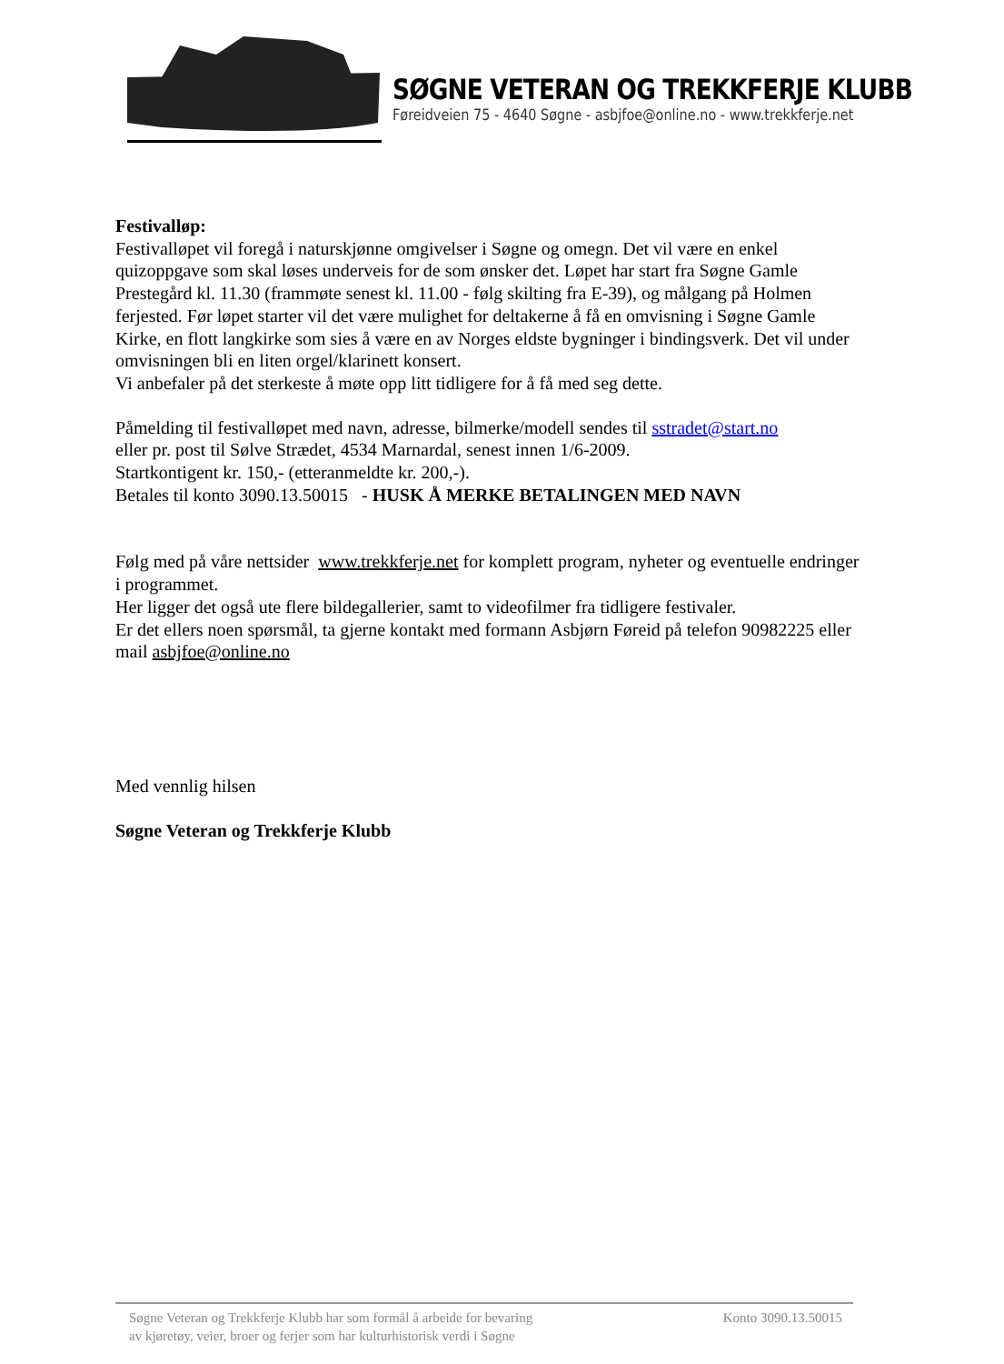SØGNE VETERAN OG TREKKFERJE KLUBB
Føreidveien 75 - 4640 Søgne - asbjfoe@online.no - www.trekkferje.net
Festivalløp:
Festivalløpet vil foregå i naturskjønne omgivelser i Søgne og omegn. Det vil være en enkel quizoppgave som skal løses underveis for de som ønsker det. Løpet har start fra Søgne Gamle Prestegård kl. 11.30 (frammøte senest kl. 11.00 - følg skilting fra E-39), og målgang på Holmen ferjested. Før løpet starter vil det være mulighet for deltakerne å få en omvisning i Søgne Gamle Kirke, en flott langkirke som sies å være en av Norges eldste bygninger i bindingsverk. Det vil under omvisningen bli en liten orgel/klarinett konsert.
Vi anbefaler på det sterkeste å møte opp litt tidligere for å få med seg dette.
Påmelding til festivalløpet med navn, adresse, bilmerke/modell sendes til sstradet@start.no
eller pr. post til Sølve Strædet, 4534 Marnardal, senest innen 1/6-2009.
Startkontigent kr. 150,- (etteranmeldte kr. 200,-).
Betales til konto 3090.13.50015 - HUSK Å MERKE BETALINGEN MED NAVN
Følg med på våre nettsider www.trekkferje.net for komplett program, nyheter og eventuelle endringer i programmet.
Her ligger det også ute flere bildegallerier, samt to videofilmer fra tidligere festivaler.
Er det ellers noen spørsmål, ta gjerne kontakt med formann Asbjørn Føreid på telefon 90982225 eller mail asbjfoe@online.no
Med vennlig hilsen
Søgne Veteran og Trekkferje Klubb
Søgne Veteran og Trekkferje Klubb har som formål å arbeide for bevaring
av kjøretøy, veier, broer og ferjer som har kulturhistorisk verdi i Søgne
Konto 3090.13.50015